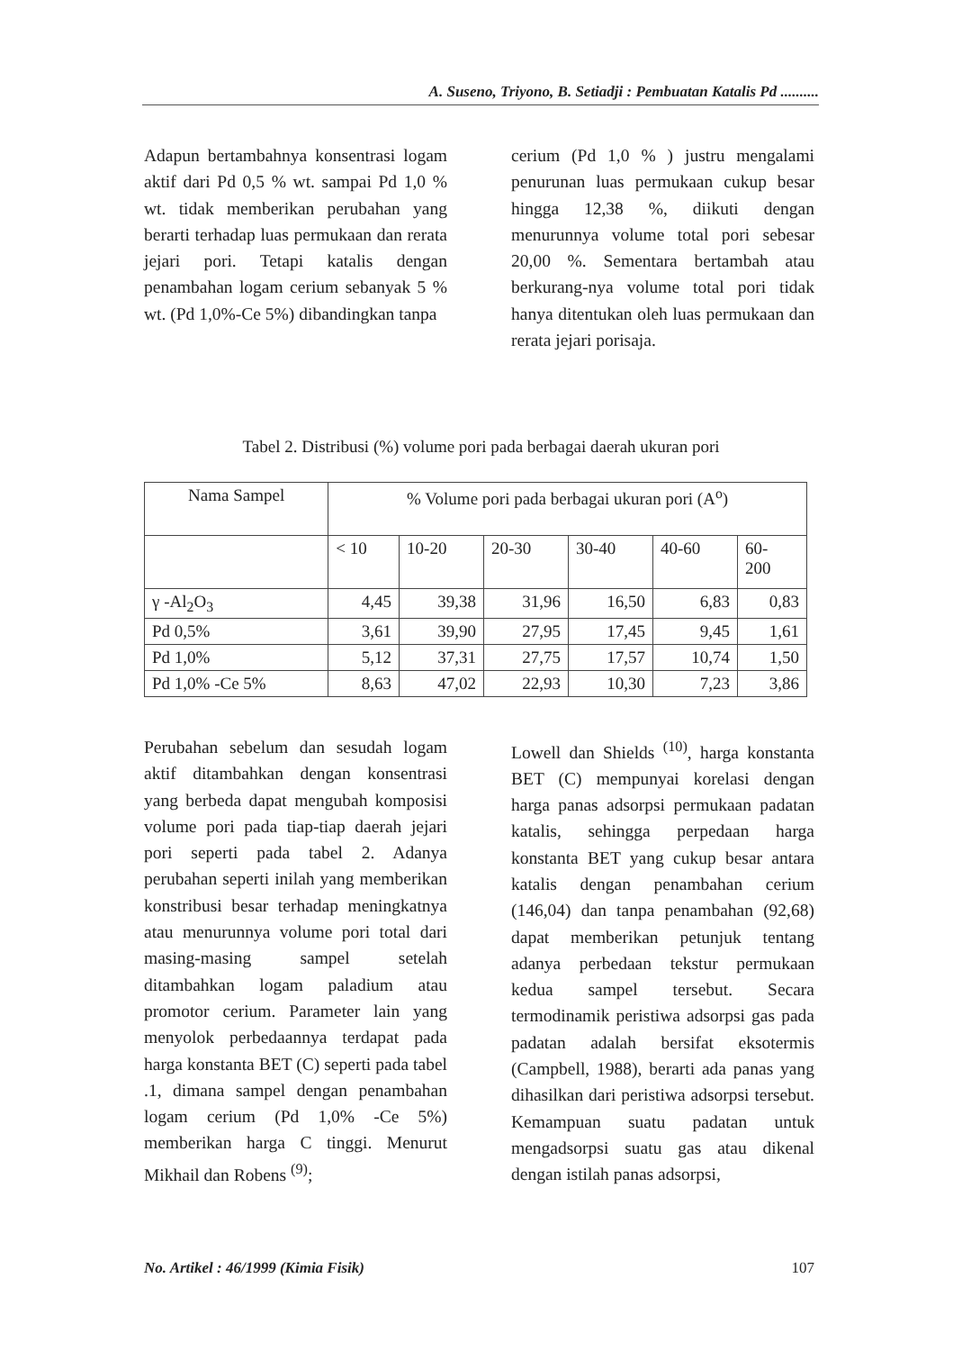A. Suseno, Triyono, B. Setiadji : Pembuatan Katalis Pd ..........
Adapun bertambahnya konsentrasi logam aktif dari Pd 0,5 % wt. sampai Pd 1,0 % wt. tidak memberikan perubahan yang berarti terhadap luas permukaan dan rerata jejari pori. Tetapi katalis dengan penambahan logam cerium sebanyak 5 % wt. (Pd 1,0%-Ce 5%) dibandingkan tanpa
cerium (Pd 1,0 % ) justru mengalami penurunan luas permukaan cukup besar hingga 12,38 %, diikuti dengan menurunnya volume total pori sebesar 20,00 %. Sementara bertambah atau berkurang-nya volume total pori tidak hanya ditentukan oleh luas permukaan dan rerata jejari porisaja.
Tabel 2. Distribusi (%) volume pori pada berbagai daerah ukuran pori
| Nama Sampel | % Volume pori pada berbagai ukuran pori (A<sup>o</sup>) | | | | | |
| --- | --- | --- | --- | --- | --- | --- |
| | < 10 | 10-20 | 20-30 | 30-40 | 40-60 | 60- 200 |
| γ -Al<sub>2</sub>O<sub>3</sub> | 4,45 | 39,38 | 31,96 | 16,50 | 6,83 | 0,83 |
| Pd 0,5% | 3,61 | 39,90 | 27,95 | 17,45 | 9,45 | 1,61 |
| Pd 1,0% | 5,12 | 37,31 | 27,75 | 17,57 | 10,74 | 1,50 |
| Pd 1,0% -Ce 5% | 8,63 | 47,02 | 22,93 | 10,30 | 7,23 | 3,86 |
Perubahan sebelum dan sesudah logam aktif ditambahkan dengan konsentrasi yang berbeda dapat mengubah komposisi volume pori pada tiap-tiap daerah jejari pori seperti pada tabel 2. Adanya perubahan seperti inilah yang memberikan konstribusi besar terhadap meningkatnya atau menurunnya volume pori total dari masing-masing sampel setelah ditambahkan logam paladium atau promotor cerium. Parameter lain yang menyolok perbedaannya terdapat pada harga konstanta BET (C) seperti pada tabel .1, dimana sampel dengan penambahan logam cerium (Pd 1,0% -Ce 5%) memberikan harga C tinggi. Menurut Mikhail dan Robens <sup>(9)</sup>;
Lowell dan Shields <sup>(10)</sup>, harga konstanta BET (C) mempunyai korelasi dengan harga panas adsorpsi permukaan padatan katalis, sehingga perpedaan harga konstanta BET yang cukup besar antara katalis dengan penambahan cerium (146,04) dan tanpa penambahan (92,68) dapat memberikan petunjuk tentang adanya perbedaan tekstur permukaan kedua sampel tersebut. Secara termodinamik peristiwa adsorpsi gas pada padatan adalah bersifat eksotermis (Campbell, 1988), berarti ada panas yang dihasilkan dari peristiwa adsorpsi tersebut. Kemampuan suatu padatan untuk mengadsorpsi suatu gas atau dikenal dengan istilah panas adsorpsi,
No. Artikel : 46/1999 (Kimia Fisik) 107